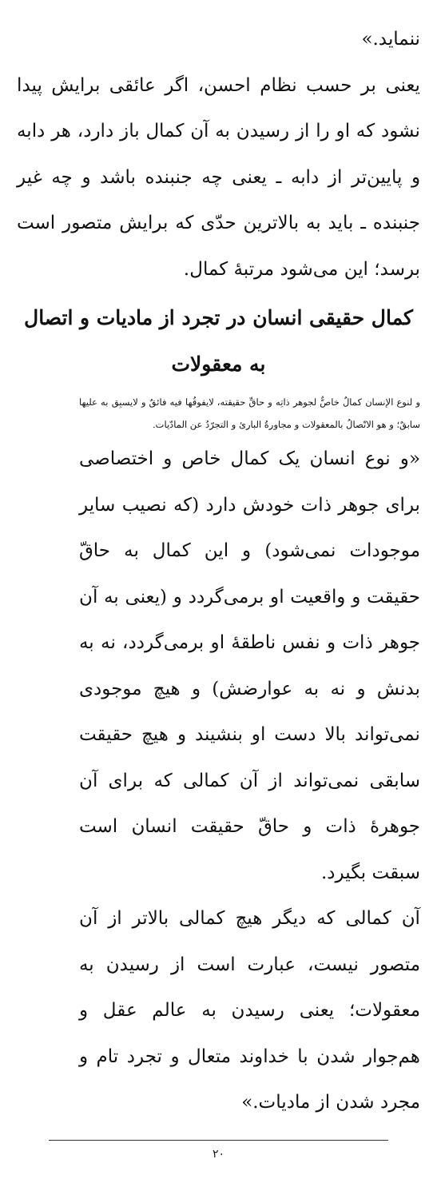ننماید.»
یعنی بر حسب نظام احسن، اگر عائقی برایش پیدا نشود که او را از رسیدن به آن کمال باز دارد، هر دابه و پایین‌تر از دابه ـ یعنی چه جنبنده باشد و چه غیر جنبنده ـ باید به بالاترین حدّی که برایش متصور است برسد؛ این می‌شود مرتبهٔ کمال.
کمال حقیقی انسان در تجرد از مادیات و اتصال به معقولات
و لنوع الإنسان كمالٌ خاصٌّ لجوهر ذاتِه و حاقِّ حقيقته، لايفوقُها فيه فائقٌ و لايسبِق به عليها سابقٌ؛ و هو الاتّصالُ بالمعقولات و مجاورةُ البارئ و التجرّدُ عن المادّيات.
«و نوع انسان یک کمال خاص و اختصاصی برای جوهر ذات خودش دارد (که نصیب سایر موجودات نمی‌شود) و این کمال به حاقّ حقیقت و واقعیت او برمی‌گردد و (یعنی به آن جوهر ذات و نفس ناطقهٔ او برمی‌گردد، نه به بدنش و نه به عوارضش) و هیچ موجودی نمی‌تواند بالا دست او بنشیند و هیچ حقیقت سابقی نمی‌تواند از آن کمالی که برای آن جوهرهٔ ذات و حاقّ حقیقت انسان است سبقت بگیرد.
آن کمالی که دیگر هیچ کمالی بالاتر از آن متصور نیست، عبارت است از رسیدن به معقولات؛ یعنی رسیدن به عالم عقل و هم‌جوار شدن با خداوند متعال و تجرد تام و مجرد شدن از مادیات.»
۲۰